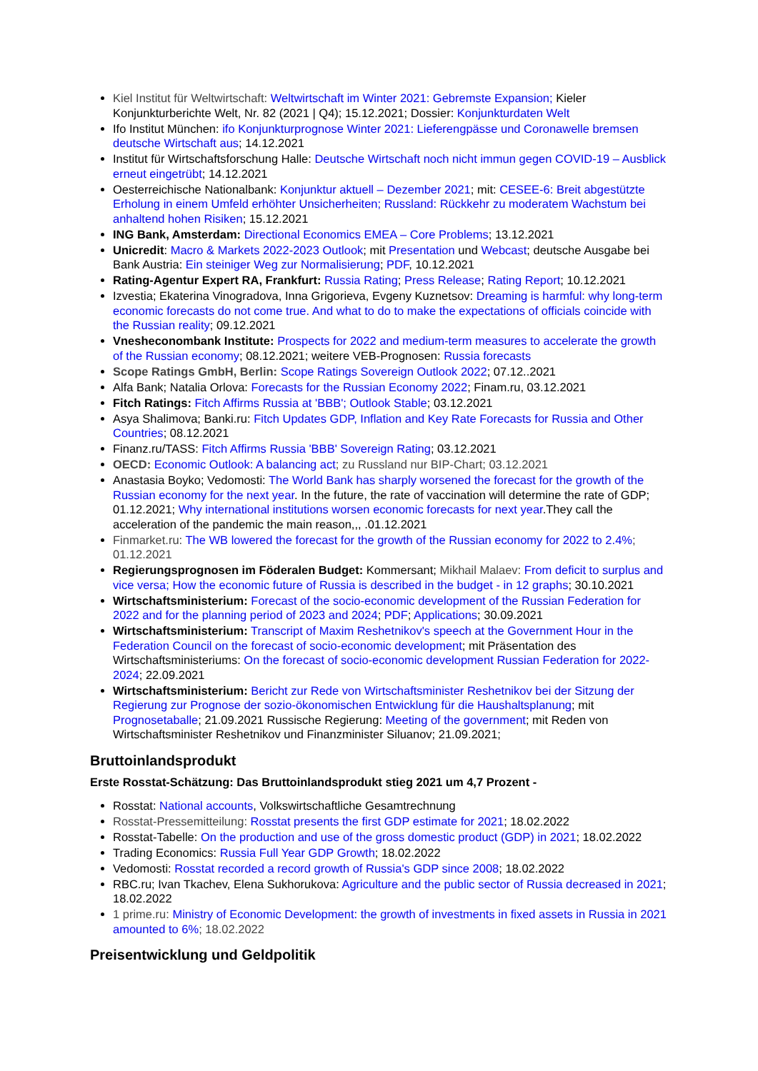Kiel Institut für Weltwirtschaft: Weltwirtschaft im Winter 2021: Gebremste Expansion; Kieler Konjunkturberichte Welt, Nr. 82 (2021 | Q4); 15.12.2021; Dossier: Konjunkturdaten Welt
Ifo Institut München: ifo Konjunkturprognose Winter 2021: Lieferengpässe und Coronawelle bremsen deutsche Wirtschaft aus; 14.12.2021
Institut für Wirtschaftsforschung Halle: Deutsche Wirtschaft noch nicht immun gegen COVID-19 – Ausblick erneut eingetrübt; 14.12.2021
Oesterreichische Nationalbank: Konjunktur aktuell – Dezember 2021; mit: CESEE-6: Breit abgestützte Erholung in einem Umfeld erhöhter Unsicherheiten; Russland: Rückkehr zu moderatem Wachstum bei anhaltend hohen Risiken; 15.12.2021
ING Bank, Amsterdam: Directional Economics EMEA – Core Problems; 13.12.2021
Unicredit: Macro & Markets 2022-2023 Outlook; mit Presentation und Webcast; deutsche Ausgabe bei Bank Austria: Ein steiniger Weg zur Normalisierung; PDF, 10.12.2021
Rating-Agentur Expert RA, Frankfurt: Russia Rating; Press Release; Rating Report; 10.12.2021
Izvestia; Ekaterina Vinogradova, Inna Grigorieva, Evgeny Kuznetsov: Dreaming is harmful: why long-term economic forecasts do not come true. And what to do to make the expectations of officials coincide with the Russian reality; 09.12.2021
Vnesheconombank Institute: Prospects for 2022 and medium-term measures to accelerate the growth of the Russian economy; 08.12.2021; weitere VEB-Prognosen: Russia forecasts
Scope Ratings GmbH, Berlin: Scope Ratings Sovereign Outlook 2022; 07.12..2021
Alfa Bank; Natalia Orlova: Forecasts for the Russian Economy 2022; Finam.ru, 03.12.2021
Fitch Ratings: Fitch Affirms Russia at 'BBB'; Outlook Stable; 03.12.2021
Asya Shalimova; Banki.ru: Fitch Updates GDP, Inflation and Key Rate Forecasts for Russia and Other Countries; 08.12.2021
Finanz.ru/TASS: Fitch Affirms Russia 'BBB' Sovereign Rating; 03.12.2021
OECD: Economic Outlook: A balancing act; zu Russland nur BIP-Chart; 03.12.2021
Anastasia Boyko; Vedomosti: The World Bank has sharply worsened the forecast for the growth of the Russian economy for the next year. In the future, the rate of vaccination will determine the rate of GDP; 01.12.2021; Why international institutions worsen economic forecasts for next year.They call the acceleration of the pandemic the main reason,,, .01.12.2021
Finmarket.ru: The WB lowered the forecast for the growth of the Russian economy for 2022 to 2.4%; 01.12.2021
Regierungsprognosen im Föderalen Budget: Kommersant; Mikhail Malaev: From deficit to surplus and vice versa; How the economic future of Russia is described in the budget - in 12 graphs; 30.10.2021
Wirtschaftsministerium: Forecast of the socio-economic development of the Russian Federation for 2022 and for the planning period of 2023 and 2024; PDF; Applications; 30.09.2021
Wirtschaftsministerium: Transcript of Maxim Reshetnikov's speech at the Government Hour in the Federation Council on the forecast of socio-economic development; mit Präsentation des Wirtschaftsministeriums: On the forecast of socio-economic development Russian Federation for 2022-2024; 22.09.2021
Wirtschaftsministerium: Bericht zur Rede von Wirtschaftsminister Reshetnikov bei der Sitzung der Regierung zur Prognose der sozio-ökonomischen Entwicklung für die Haushaltsplanung; mit Prognosetaballe; 21.09.2021 Russische Regierung: Meeting of the government; mit Reden von Wirtschaftsminister Reshetnikov und Finanzminister Siluanov; 21.09.2021;
Bruttoinlandsprodukt
Erste Rosstat-Schätzung: Das Bruttoinlandsprodukt stieg 2021 um 4,7 Prozent -
Rosstat: National accounts, Volkswirtschaftliche Gesamtrechnung
Rosstat-Pressemitteilung: Rosstat presents the first GDP estimate for 2021; 18.02.2022
Rosstat-Tabelle: On the production and use of the gross domestic product (GDP) in 2021; 18.02.2022
Trading Economics: Russia Full Year GDP Growth; 18.02.2022
Vedomosti: Rosstat recorded a record growth of Russia's GDP since 2008; 18.02.2022
RBC.ru; Ivan Tkachev, Elena Sukhorukova: Agriculture and the public sector of Russia decreased in 2021; 18.02.2022
1 prime.ru: Ministry of Economic Development: the growth of investments in fixed assets in Russia in 2021 amounted to 6%; 18.02.2022
Preisentwicklung und Geldpolitik